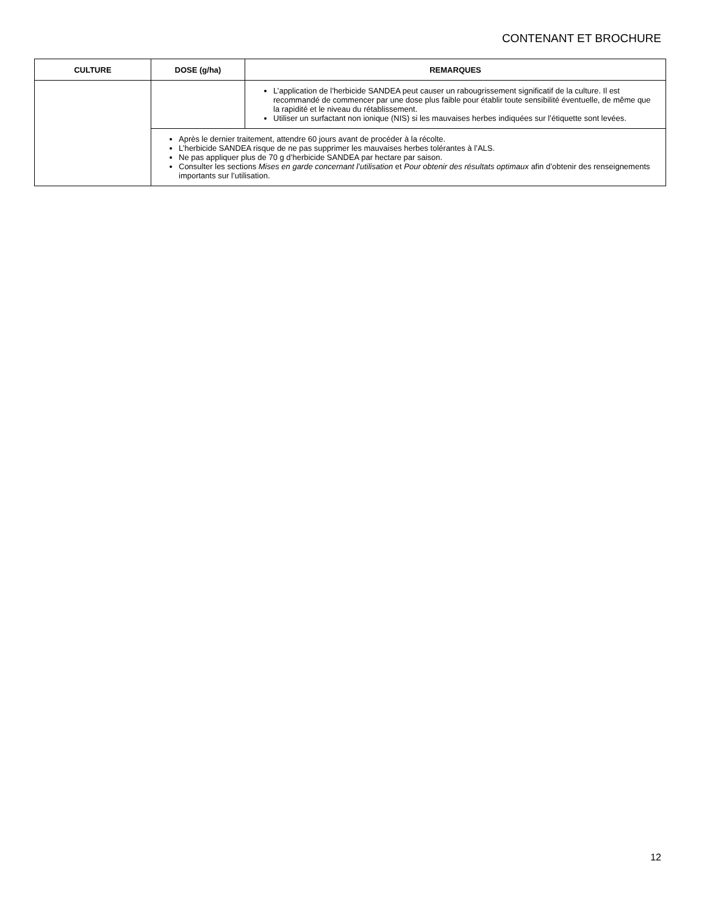CONTENANT ET BROCHURE
| CULTURE | DOSE (g/ha) | REMARQUES |
| --- | --- | --- |
| | | L’application de l’herbicide SANDEA peut causer un rabougrissement significatif de la culture. Il est recommandé de commencer par une dose plus faible pour établir toute sensibilité éventuelle, de même que la rapidité et le niveau du rétablissement. Utiliser un surfactant non ionique (NIS) si les mauvaises herbes indiquées sur l’étiquette sont levées. |
| | Après le dernier traitement, attendre 60 jours avant de procéder à la récolte. L’herbicide SANDEA risque de ne pas supprimer les mauvaises herbes tolérantes à l’ALS. Ne pas appliquer plus de 70 g d’herbicide SANDEA par hectare par saison. Consulter les sections Mises en garde concernant l’utilisation et Pour obtenir des résultats optimaux afin d’obtenir des renseignements importants sur l’utilisation. | |
12